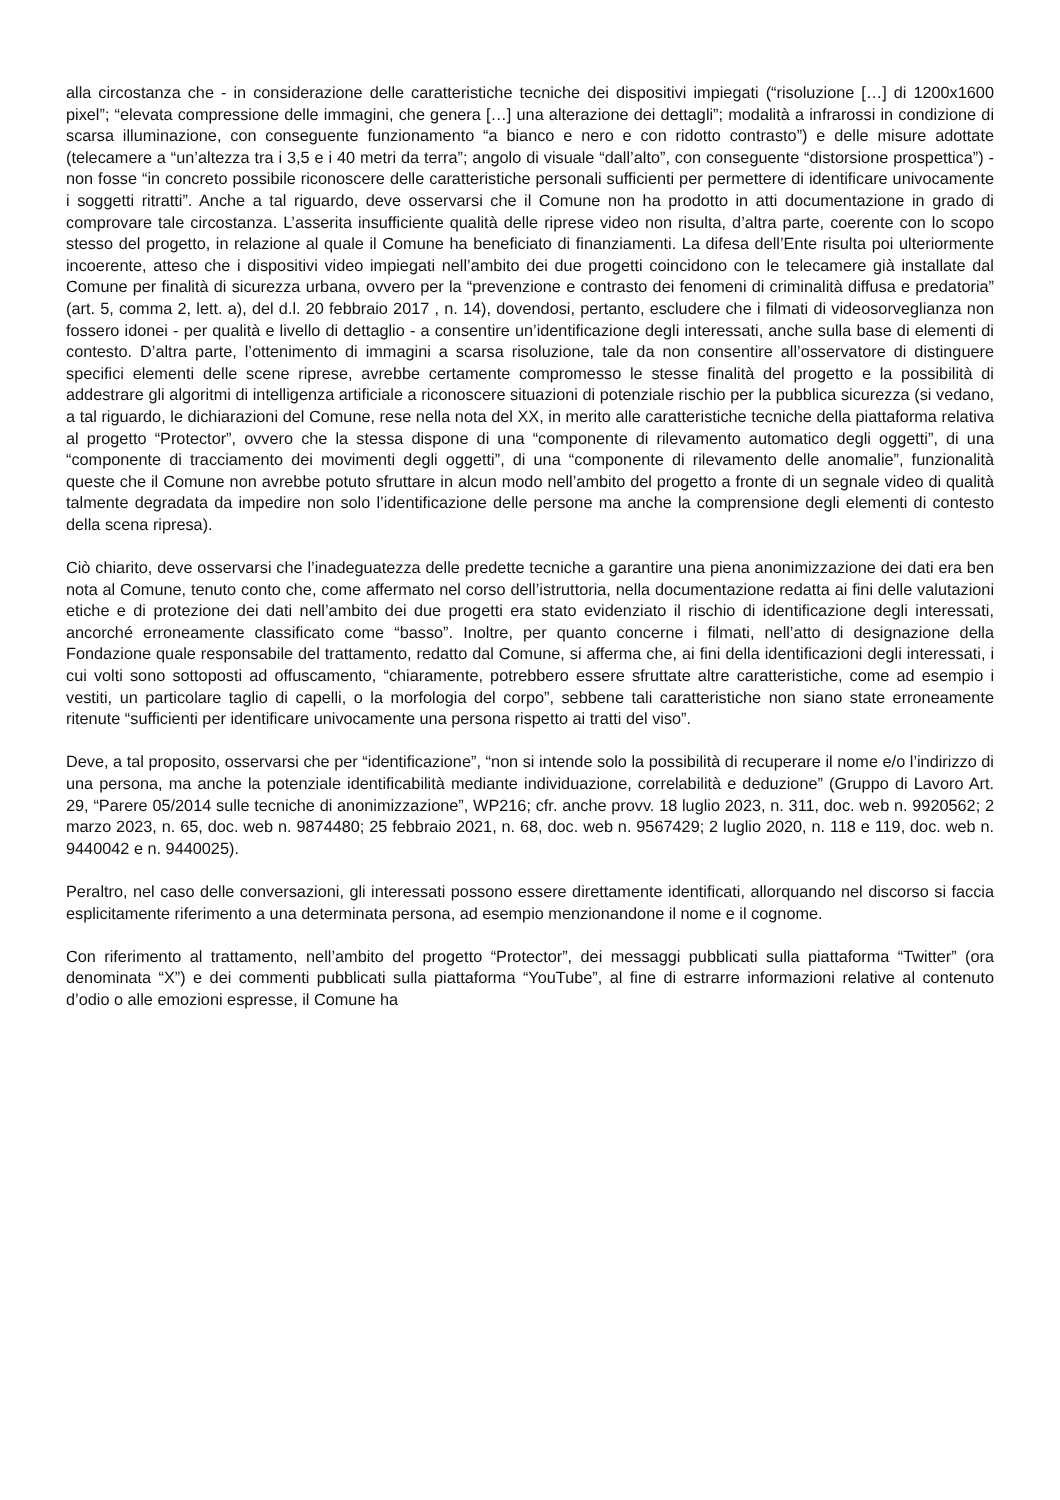alla circostanza che - in considerazione delle caratteristiche tecniche dei dispositivi impiegati (“risoluzione […] di 1200x1600 pixel”; “elevata compressione delle immagini, che genera […] una alterazione dei dettagli”; modalità a infrarossi in condizione di scarsa illuminazione, con conseguente funzionamento “a bianco e nero e con ridotto contrasto”) e delle misure adottate (telecamere a “un’altezza tra i 3,5 e i 40 metri da terra”; angolo di visuale “dall’alto”, con conseguente “distorsione prospettica”) - non fosse “in concreto possibile riconoscere delle caratteristiche personali sufficienti per permettere di identificare univocamente i soggetti ritratti”. Anche a tal riguardo, deve osservarsi che il Comune non ha prodotto in atti documentazione in grado di comprovare tale circostanza. L’asserita insufficiente qualità delle riprese video non risulta, d’altra parte, coerente con lo scopo stesso del progetto, in relazione al quale il Comune ha beneficiato di finanziamenti. La difesa dell’Ente risulta poi ulteriormente incoerente, atteso che i dispositivi video impiegati nell’ambito dei due progetti coincidono con le telecamere già installate dal Comune per finalità di sicurezza urbana, ovvero per la “prevenzione e contrasto dei fenomeni di criminalità diffusa e predatoria” (art. 5, comma 2, lett. a), del d.l. 20 febbraio 2017 , n. 14), dovendosi, pertanto, escludere che i filmati di videosorveglianza non fossero idonei - per qualità e livello di dettaglio - a consentire un’identificazione degli interessati, anche sulla base di elementi di contesto. D’altra parte, l’ottenimento di immagini a scarsa risoluzione, tale da non consentire all’osservatore di distinguere specifici elementi delle scene riprese, avrebbe certamente compromesso le stesse finalità del progetto e la possibilità di addestrare gli algoritmi di intelligenza artificiale a riconoscere situazioni di potenziale rischio per la pubblica sicurezza (si vedano, a tal riguardo, le dichiarazioni del Comune, rese nella nota del XX, in merito alle caratteristiche tecniche della piattaforma relativa al progetto “Protector”, ovvero che la stessa dispone di una “componente di rilevamento automatico degli oggetti”, di una “componente di tracciamento dei movimenti degli oggetti”, di una “componente di rilevamento delle anomalie”, funzionalità queste che il Comune non avrebbe potuto sfruttare in alcun modo nell’ambito del progetto a fronte di un segnale video di qualità talmente degradata da impedire non solo l’identificazione delle persone ma anche la comprensione degli elementi di contesto della scena ripresa).
Ciò chiarito, deve osservarsi che l’inadeguatezza delle predette tecniche a garantire una piena anonimizzazione dei dati era ben nota al Comune, tenuto conto che, come affermato nel corso dell’istruttoria, nella documentazione redatta ai fini delle valutazioni etiche e di protezione dei dati nell’ambito dei due progetti era stato evidenziato il rischio di identificazione degli interessati, ancorché erroneamente classificato come “basso”. Inoltre, per quanto concerne i filmati, nell’atto di designazione della Fondazione quale responsabile del trattamento, redatto dal Comune, si afferma che, ai fini della identificazioni degli interessati, i cui volti sono sottoposti ad offuscamento, “chiaramente, potrebbero essere sfruttate altre caratteristiche, come ad esempio i vestiti, un particolare taglio di capelli, o la morfologia del corpo”, sebbene tali caratteristiche non siano state erroneamente ritenute “sufficienti per identificare univocamente una persona rispetto ai tratti del viso”.
Deve, a tal proposito, osservarsi che per “identificazione”, “non si intende solo la possibilità di recuperare il nome e/o l’indirizzo di una persona, ma anche la potenziale identificabilità mediante individuazione, correlabilità e deduzione” (Gruppo di Lavoro Art. 29, “Parere 05/2014 sulle tecniche di anonimizzazione”, WP216; cfr. anche provv. 18 luglio 2023, n. 311, doc. web n. 9920562; 2 marzo 2023, n. 65, doc. web n. 9874480; 25 febbraio 2021, n. 68, doc. web n. 9567429; 2 luglio 2020, n. 118 e 119, doc. web n. 9440042 e n. 9440025).
Peraltro, nel caso delle conversazioni, gli interessati possono essere direttamente identificati, allorquando nel discorso si faccia esplicitamente riferimento a una determinata persona, ad esempio menzionandone il nome e il cognome.
Con riferimento al trattamento, nell’ambito del progetto “Protector”, dei messaggi pubblicati sulla piattaforma “Twitter” (ora denominata “X”) e dei commenti pubblicati sulla piattaforma “YouTube”, al fine di estrarre informazioni relative al contenuto d’odio o alle emozioni espresse, il Comune ha